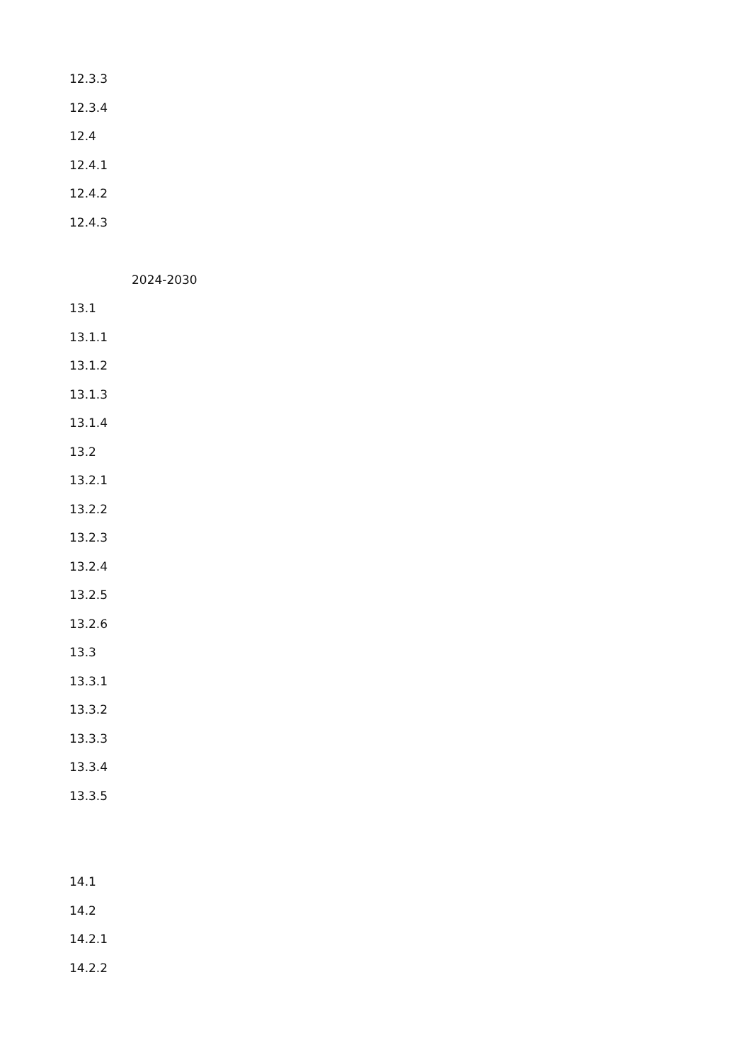12.3.3
12.3.4
12.4
12.4.1
12.4.2
12.4.3
2024-2030
13.1
13.1.1
13.1.2
13.1.3
13.1.4
13.2
13.2.1
13.2.2
13.2.3
13.2.4
13.2.5
13.2.6
13.3
13.3.1
13.3.2
13.3.3
13.3.4
13.3.5
14.1
14.2
14.2.1
14.2.2